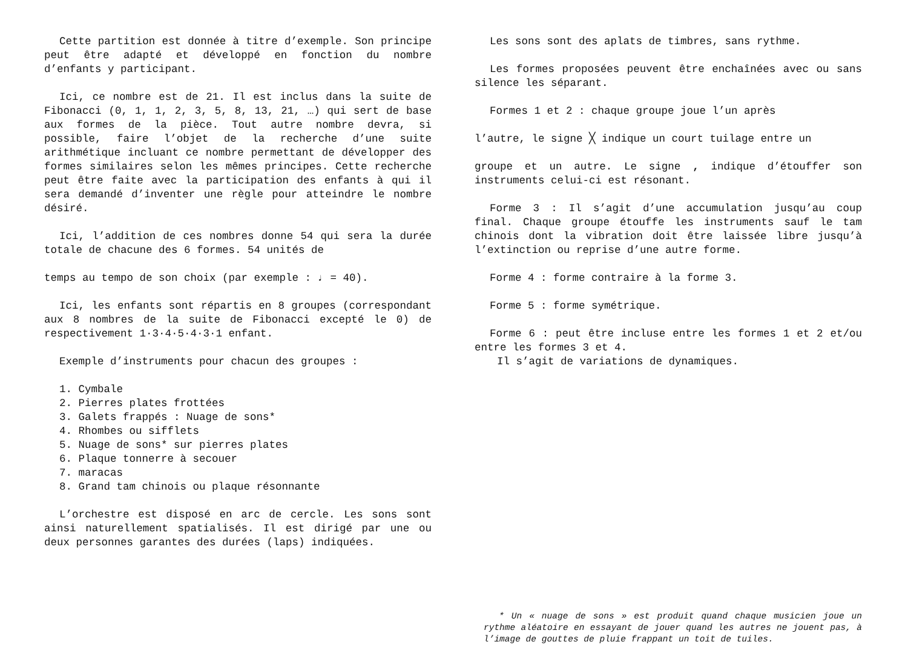Cette partition est donnée à titre d’exemple. Son principe peut être adapté et développé en fonction du nombre d’enfants y participant.
Ici, ce nombre est de 21. Il est inclus dans la suite de Fibonacci (0, 1, 1, 2, 3, 5, 8, 13, 21, …) qui sert de base aux formes de la pièce. Tout autre nombre devra, si possible, faire l’objet de la recherche d’une suite arithmétique incluant ce nombre permettant de développer des formes similaires selon les mêmes principes. Cette recherche peut être faite avec la participation des enfants à qui il sera demandé d’inventer une règle pour atteindre le nombre désiré.
Ici, l’addition de ces nombres donne 54 qui sera la durée totale de chacune des 6 formes. 54 unités de
temps au tempo de son choix (par exemple : ♩ = 40).
Ici, les enfants sont répartis en 8 groupes (correspondant aux 8 nombres de la suite de Fibonacci excepté le 0) de respectivement 1·3·4·5·4·3·1 enfant.
Exemple d’instruments pour chacun des groupes :
1. Cymbale
2. Pierres plates frottées
3. Galets frappés : Nuage de sons*
4. Rhombes ou sifflets
5. Nuage de sons* sur pierres plates
6. Plaque tonnerre à secouer
7. maracas
8. Grand tam chinois ou plaque résonnante
L’orchestre est disposé en arc de cercle. Les sons sont ainsi naturellement spatialisés. Il est dirigé par une ou deux personnes garantes des durées (laps) indiquées.
Les sons sont des aplats de timbres, sans rythme.
Les formes proposées peuvent être enchaînées avec ou sans silence les séparant.
Formes 1 et 2 : chaque groupe joue l’un après
l’autre, le signe ╳ indique un court tuilage entre un
groupe et un autre. Le signe , indique d’étouffer son instruments celui-ci est résonant.
Forme 3 : Il s’agit d’une accumulation jusqu’au coup final. Chaque groupe étouffe les instruments sauf le tam chinois dont la vibration doit être laissée libre jusqu’à l’extinction ou reprise d’une autre forme.
Forme 4 : forme contraire à la forme 3.
Forme 5 : forme symétrique.
Forme 6 : peut être incluse entre les formes 1 et 2 et/ou entre les formes 3 et 4.
Il s’agit de variations de dynamiques.
* Un « nuage de sons » est produit quand chaque musicien joue un rythme aléatoire en essayant de jouer quand les autres ne jouent pas, à l’image de gouttes de pluie frappant un toit de tuiles.